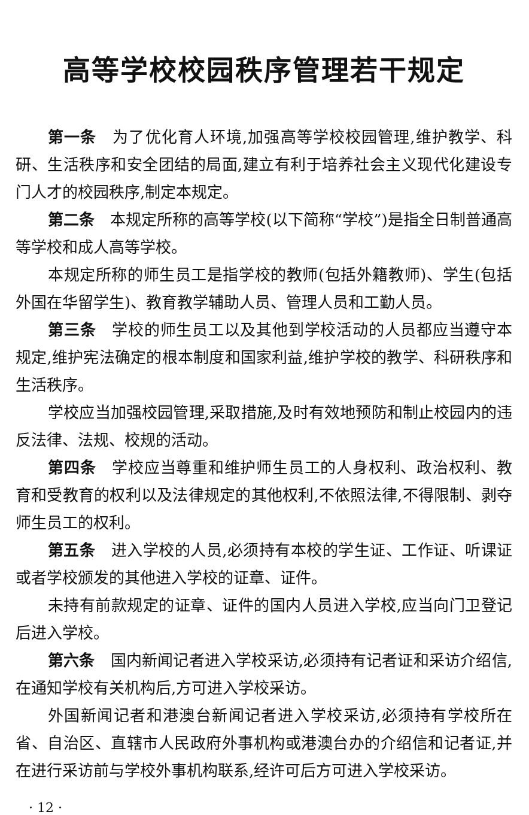高等学校校园秩序管理若干规定
第一条　为了优化育人环境,加强高等学校校园管理,维护教学、科研、生活秩序和安全团结的局面,建立有利于培养社会主义现代化建设专门人才的校园秩序,制定本规定。
第二条　本规定所称的高等学校(以下简称“学校”)是指全日制普通高等学校和成人高等学校。
本规定所称的师生员工是指学校的教师(包括外籍教师)、学生(包括外国在华留学生)、教育教学辅助人员、管理人员和工勤人员。
第三条　学校的师生员工以及其他到学校活动的人员都应当遵守本规定,维护宪法确定的根本制度和国家利益,维护学校的教学、科研秩序和生活秩序。
学校应当加强校园管理,采取措施,及时有效地预防和制止校园内的违反法律、法规、校规的活动。
第四条　学校应当尊重和维护师生员工的人身权利、政治权利、教育和受教育的权利以及法律规定的其他权利,不依照法律,不得限制、剥夺师生员工的权利。
第五条　进入学校的人员,必须持有本校的学生证、工作证、听课证或者学校颁发的其他进入学校的证章、证件。
未持有前款规定的证章、证件的国内人员进入学校,应当向门卫登记后进入学校。
第六条　国内新闻记者进入学校采访,必须持有记者证和采访介绍信,在通知学校有关机构后,方可进入学校采访。
外国新闻记者和港澳台新闻记者进入学校采访,必须持有学校所在省、自治区、直辖市人民政府外事机构或港澳台办的介绍信和记者证,并在进行采访前与学校外事机构联系,经许可后方可进入学校采访。
· 12 ·